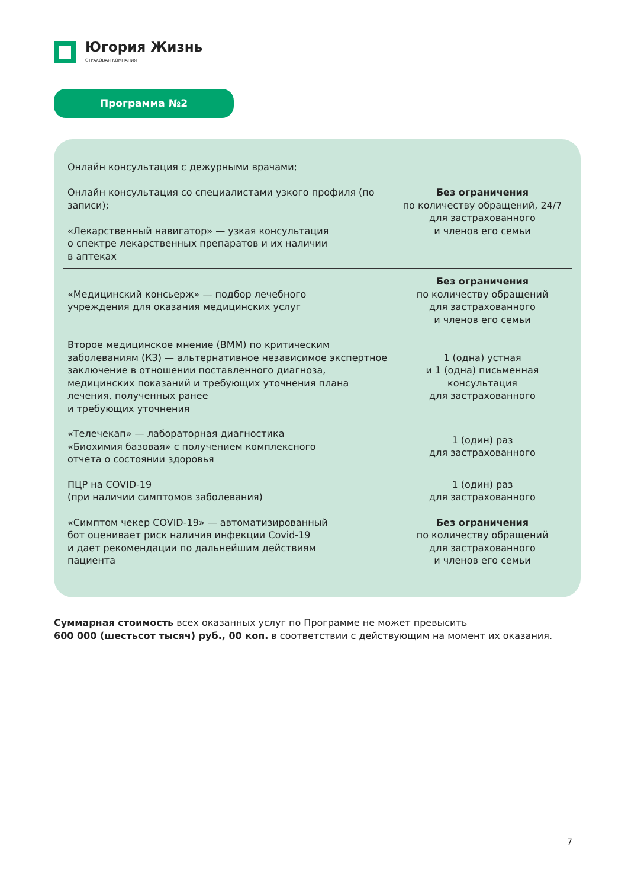Югория Жизнь
СТРАХОВАЯ КОМПАНИЯ
Программа №2
| Онлайн консультация с дежурными врачами; Онлайн консультация со специалистами узкого профиля (по записи); «Лекарственный навигатор» — узкая консультация о спектре лекарственных препаратов и их наличии в аптеках | Без ограничения по количеству обращений, 24/7 для застрахованного и членов его семьи |
| «Медицинский консьерж» — подбор лечебного учреждения для оказания медицинских услуг | Без ограничения по количеству обращений для застрахованного и членов его семьи |
| Второе медицинское мнение (ВММ) по критическим заболеваниям (КЗ) — альтернативное независимое экспертное заключение в отношении поставленного диагноза, медицинских показаний и требующих уточнения плана лечения, полученных ранее и требующих уточнения | 1 (одна) устная и 1 (одна) письменная консультация для застрахованного |
| «Телечекап» — лабораторная диагностика «Биохимия базовая» с получением комплексного отчета о состоянии здоровья | 1 (один) раз для застрахованного |
| ПЦР на COVID-19 (при наличии симптомов заболевания) | 1 (один) раз для застрахованного |
| «Симптом чекер COVID-19» — автоматизированный бот оценивает риск наличия инфекции Covid-19 и дает рекомендации по дальнейшим действиям пациента | Без ограничения по количеству обращений для застрахованного и членов его семьи |
Суммарная стоимость всех оказанных услуг по Программе не может превысить
600 000 (шестьсот тысяч) руб., 00 коп. в соответствии с действующим на момент их оказания.
7